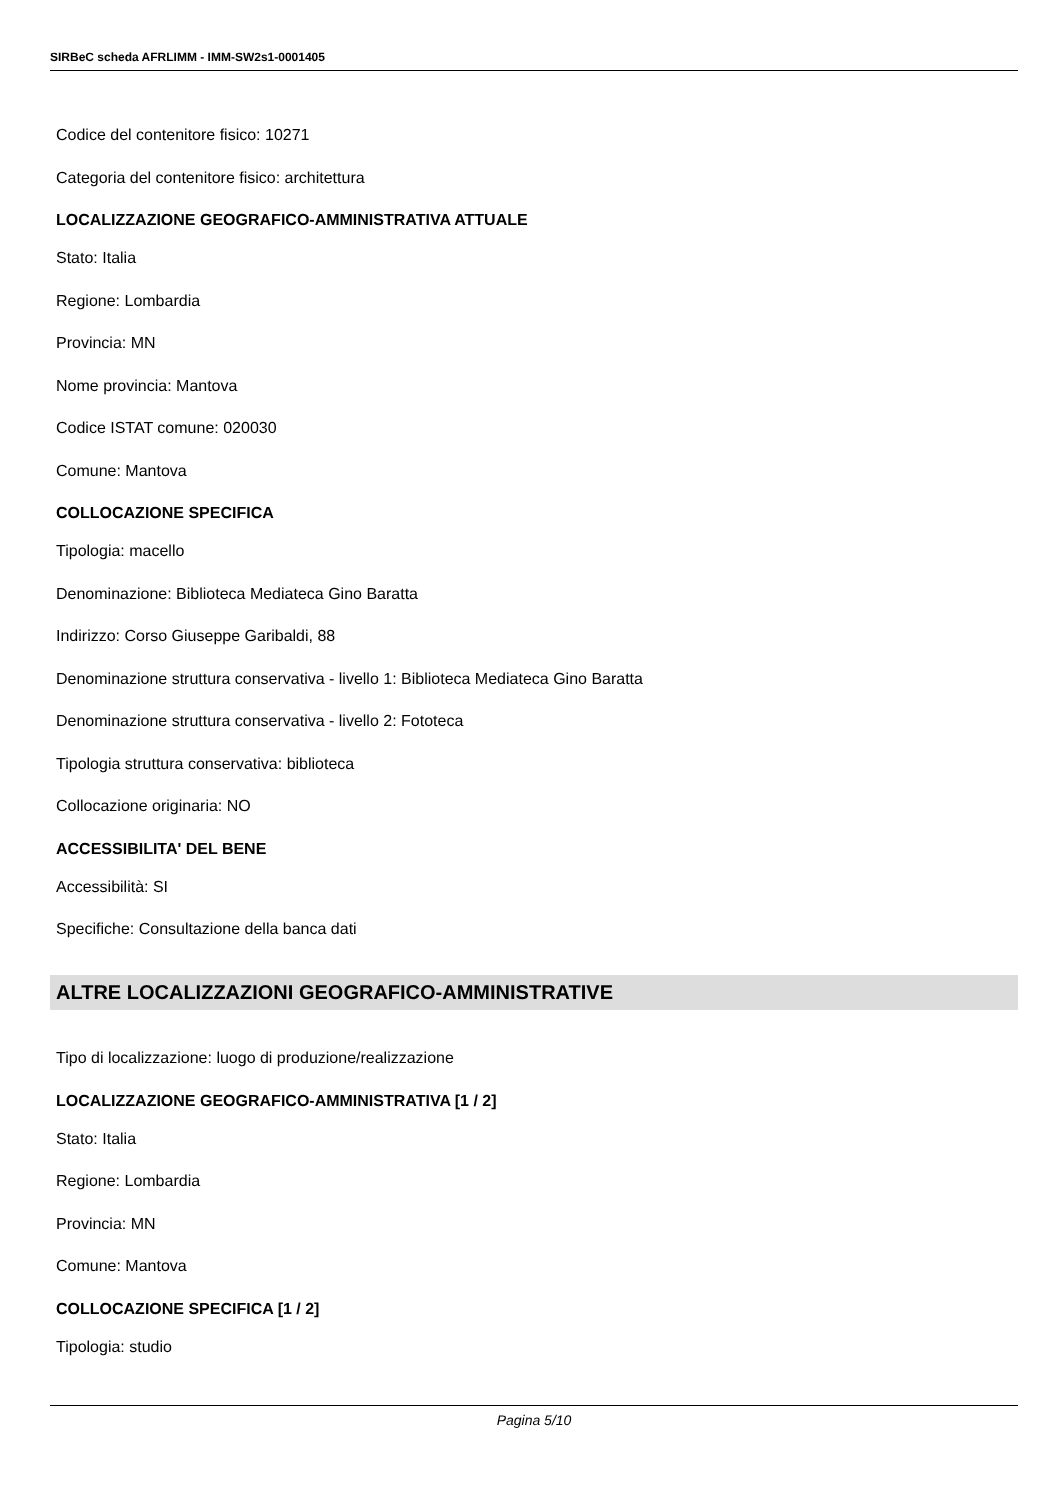SIRBeC scheda AFRLIMM - IMM-SW2s1-0001405
Codice del contenitore fisico: 10271
Categoria del contenitore fisico: architettura
LOCALIZZAZIONE GEOGRAFICO-AMMINISTRATIVA ATTUALE
Stato: Italia
Regione: Lombardia
Provincia: MN
Nome provincia: Mantova
Codice ISTAT comune: 020030
Comune: Mantova
COLLOCAZIONE SPECIFICA
Tipologia: macello
Denominazione: Biblioteca Mediateca Gino Baratta
Indirizzo: Corso Giuseppe Garibaldi, 88
Denominazione struttura conservativa - livello 1: Biblioteca Mediateca Gino Baratta
Denominazione struttura conservativa - livello 2: Fototeca
Tipologia struttura conservativa: biblioteca
Collocazione originaria: NO
ACCESSIBILITA' DEL BENE
Accessibilità: SI
Specifiche: Consultazione della banca dati
ALTRE LOCALIZZAZIONI GEOGRAFICO-AMMINISTRATIVE
Tipo di localizzazione: luogo di produzione/realizzazione
LOCALIZZAZIONE GEOGRAFICO-AMMINISTRATIVA [1 / 2]
Stato: Italia
Regione: Lombardia
Provincia: MN
Comune: Mantova
COLLOCAZIONE SPECIFICA [1 / 2]
Tipologia: studio
Pagina 5/10